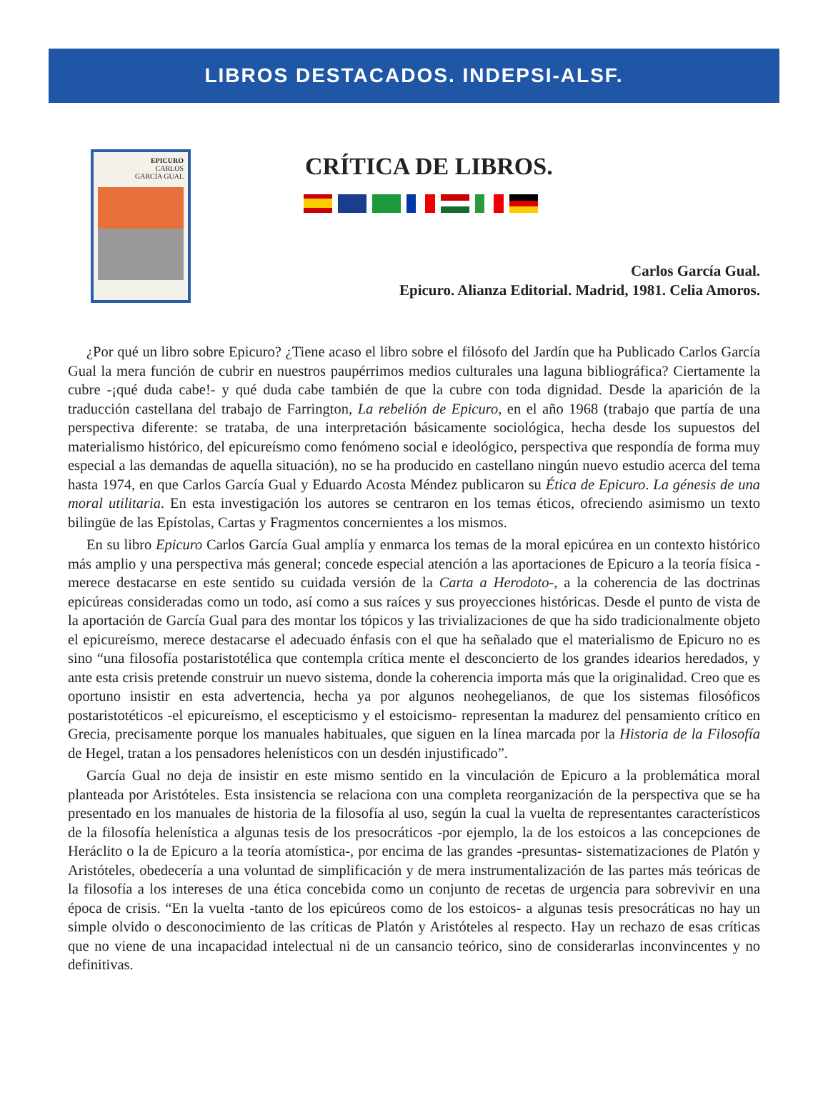LIBROS DESTACADOS. INDEPSI-ALSF.
EPICURO
CARLOS
GARCÍA GUAL
CRÍTICA DE LIBROS.
Carlos García Gual.
Epicuro. Alianza Editorial. Madrid, 1981. Celia Amoros.
¿Por qué un libro sobre Epicuro? ¿Tiene acaso el libro sobre el filósofo del Jardín que ha Publicado Carlos García Gual la mera función de cubrir en nuestros paupérrimos medios culturales una laguna bibliográfica? Ciertamente la cubre -¡qué duda cabe!- y qué duda cabe también de que la cubre con toda dignidad. Desde la aparición de la traducción castellana del trabajo de Farrington, La rebelión de Epicuro, en el año 1968 (trabajo que partía de una perspectiva diferente: se trataba, de una interpretación básicamente sociológica, hecha desde los supuestos del materialismo histórico, del epicureísmo como fenómeno social e ideológico, perspectiva que respondía de forma muy especial a las demandas de aquella situación), no se ha producido en castellano ningún nuevo estudio acerca del tema hasta 1974, en que Carlos García Gual y Eduardo Acosta Méndez publicaron su Ética de Epicuro. La génesis de una moral utilitaria. En esta investigación los autores se centraron en los temas éticos, ofreciendo asimismo un texto bilingüe de las Epístolas, Cartas y Fragmentos concernientes a los mismos.
En su libro Epicuro Carlos García Gual amplía y enmarca los temas de la moral epicúrea en un contexto histórico más amplio y una perspectiva más general; concede especial atención a las aportaciones de Epicuro a la teoría física -merece destacarse en este sentido su cuidada versión de la Carta a Herodoto-, a la coherencia de las doctrinas epicúreas consideradas como un todo, así como a sus raíces y sus proyecciones históricas. Desde el punto de vista de la aportación de García Gual para des montar los tópicos y las trivializaciones de que ha sido tradicionalmente objeto el epicureísmo, merece destacarse el adecuado énfasis con el que ha señalado que el materialismo de Epicuro no es sino “una filosofía postaristotélica que contempla crítica mente el desconcierto de los grandes idearios heredados, y ante esta crisis pretende construir un nuevo sistema, donde la coherencia importa más que la originalidad. Creo que es oportuno insistir en esta advertencia, hecha ya por algunos neohegelianos, de que los sistemas filosóficos postaristotéticos -el epicureísmo, el escepticismo y el estoicismo- representan la madurez del pensamiento crítico en Grecia, precisamente porque los manuales habituales, que siguen en la línea marcada por la Historia de la Filosofía de Hegel, tratan a los pensadores helenísticos con un desdén injustificado”.
García Gual no deja de insistir en este mismo sentido en la vinculación de Epicuro a la problemática moral planteada por Aristóteles. Esta insistencia se relaciona con una completa reorganización de la perspectiva que se ha presentado en los manuales de historia de la filosofía al uso, según la cual la vuelta de representantes característicos de la filosofía helenística a algunas tesis de los presocráticos -por ejemplo, la de los estoicos a las concepciones de Heráclito o la de Epicuro a la teoría atomística-, por encima de las grandes -presuntas- sistematizaciones de Platón y Aristóteles, obedecería a una voluntad de simplificación y de mera instrumentalización de las partes más teóricas de la filosofía a los intereses de una ética concebida como un conjunto de recetas de urgencia para sobrevivir en una época de crisis. “En la vuelta -tanto de los epicúreos como de los estoicos- a algunas tesis presocráticas no hay un simple olvido o desconocimiento de las críticas de Platón y Aristóteles al respecto. Hay un rechazo de esas críticas que no viene de una incapacidad intelectual ni de un cansancio teórico, sino de considerarlas inconvincentes y no definitivas.